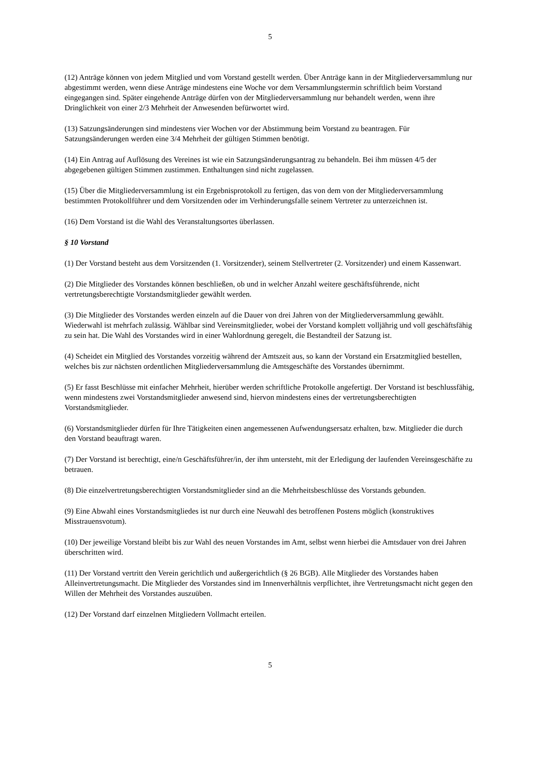5
(12) Anträge können von jedem Mitglied und vom Vorstand gestellt werden. Über Anträge kann in der Mitgliederversammlung nur abgestimmt werden, wenn diese Anträge mindestens eine Woche vor dem Versammlungstermin schriftlich beim Vorstand eingegangen sind. Später eingehende Anträge dürfen von der Mitgliederversammlung nur behandelt werden, wenn ihre Dringlichkeit von einer 2/3 Mehrheit der Anwesenden befürwortet wird.
(13) Satzungsänderungen sind mindestens vier Wochen vor der Abstimmung beim Vorstand zu beantragen. Für Satzungsänderungen werden eine 3/4 Mehrheit der gültigen Stimmen benötigt.
(14) Ein Antrag auf Auflösung des Vereines ist wie ein Satzungsänderungsantrag zu behandeln. Bei ihm müssen 4/5 der abgegebenen gültigen Stimmen zustimmen. Enthaltungen sind nicht zugelassen.
(15) Über die Mitgliederversammlung ist ein Ergebnisprotokoll zu fertigen, das von dem von der Mitgliederversammlung bestimmten Protokollführer und dem Vorsitzenden oder im Verhinderungsfalle seinem Vertreter zu unterzeichnen ist.
(16) Dem Vorstand ist die Wahl des Veranstaltungsortes überlassen.
§ 10 Vorstand
(1) Der Vorstand besteht aus dem Vorsitzenden (1. Vorsitzender), seinem Stellvertreter (2. Vorsitzender) und einem Kassenwart.
(2) Die Mitglieder des Vorstandes können beschließen, ob und in welcher Anzahl weitere geschäftsführende, nicht vertretungsberechtigte Vorstandsmitglieder gewählt werden.
(3) Die Mitglieder des Vorstandes werden einzeln auf die Dauer von drei Jahren von der Mitgliederversammlung gewählt. Wiederwahl ist mehrfach zulässig. Wählbar sind Vereinsmitglieder, wobei der Vorstand komplett volljährig und voll geschäftsfähig zu sein hat. Die Wahl des Vorstandes wird in einer Wahlordnung geregelt, die Bestandteil der Satzung ist.
(4) Scheidet ein Mitglied des Vorstandes vorzeitig während der Amtszeit aus, so kann der Vorstand ein Ersatzmitglied bestellen, welches bis zur nächsten ordentlichen Mitgliederversammlung die Amtsgeschäfte des Vorstandes übernimmt.
(5) Er fasst Beschlüsse mit einfacher Mehrheit, hierüber werden schriftliche Protokolle angefertigt. Der Vorstand ist beschlussfähig, wenn mindestens zwei Vorstandsmitglieder anwesend sind, hiervon mindestens eines der vertretungsberechtigten Vorstandsmitglieder.
(6) Vorstandsmitglieder dürfen für Ihre Tätigkeiten einen angemessenen Aufwendungsersatz erhalten, bzw. Mitglieder die durch den Vorstand beauftragt waren.
(7) Der Vorstand ist berechtigt, eine/n Geschäftsführer/in, der ihm untersteht, mit der Erledigung der laufenden Vereinsgeschäfte zu betrauen.
(8) Die einzelvertretungsberechtigten Vorstandsmitglieder sind an die Mehrheitsbeschlüsse des Vorstands gebunden.
(9) Eine Abwahl eines Vorstandsmitgliedes ist nur durch eine Neuwahl des betroffenen Postens möglich (konstruktives Misstrauensvotum).
(10) Der jeweilige Vorstand bleibt bis zur Wahl des neuen Vorstandes im Amt, selbst wenn hierbei die Amtsdauer von drei Jahren überschritten wird.
(11) Der Vorstand vertritt den Verein gerichtlich und außergerichtlich (§ 26 BGB). Alle Mitglieder des Vorstandes haben Alleinvertretungsmacht. Die Mitglieder des Vorstandes sind im Innenverhältnis verpflichtet, ihre Vertretungsmacht nicht gegen den Willen der Mehrheit des Vorstandes auszuüben.
(12) Der Vorstand darf einzelnen Mitgliedern Vollmacht erteilen.
5